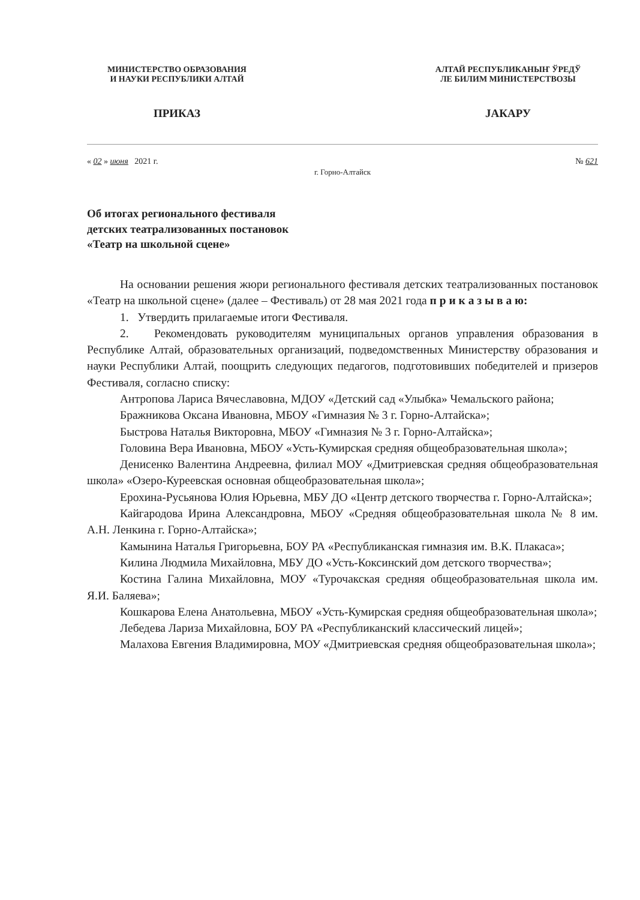МИНИСТЕРСТВО ОБРАЗОВАНИЯ
И НАУКИ РЕСПУБЛИКИ АЛТАЙ
АЛТАЙ РЕСПУБЛИКАНЫҤ ЎРЕДЎ
ЛЕ БИЛИМ МИНИСТЕРСТВОЗЫ
ПРИКАЗ JАКАРУ
« 02 » июня 2021 г. № 621
г. Горно-Алтайск
Об итогах регионального фестиваля
детских театрализованных постановок
«Театр на школьной сцене»
На основании решения жюри регионального фестиваля детских театрализованных постановок «Театр на школьной сцене» (далее – Фестиваль) от 28 мая 2021 года п р и к а з ы в а ю:
1. Утвердить прилагаемые итоги Фестиваля.
2. Рекомендовать руководителям муниципальных органов управления образования в Республике Алтай, образовательных организаций, подведомственных Министерству образования и науки Республики Алтай, поощрить следующих педагогов, подготовивших победителей и призеров Фестиваля, согласно списку:
Антропова Лариса Вячеславовна, МДОУ «Детский сад «Улыбка» Чемальского района;
Бражникова Оксана Ивановна, МБОУ «Гимназия № 3 г. Горно-Алтайска»;
Быстрова Наталья Викторовна, МБОУ «Гимназия № 3 г. Горно-Алтайска»;
Головина Вера Ивановна, МБОУ «Усть-Кумирская средняя общеобразовательная школа»;
Денисенко Валентина Андреевна, филиал МОУ «Дмитриевская средняя общеобразовательная школа» «Озеро-Куреевская основная общеобразовательная школа»;
Ерохина-Русьянова Юлия Юрьевна, МБУ ДО «Центр детского творчества г. Горно-Алтайска»;
Кайгародова Ирина Александровна, МБОУ «Средняя общеобразовательная школа № 8 им. А.Н. Ленкина г. Горно-Алтайска»;
Камынина Наталья Григорьевна, БОУ РА «Республиканская гимназия им. В.К. Плакаса»;
Килина Людмила Михайловна, МБУ ДО «Усть-Коксинский дом детского творчества»;
Костина Галина Михайловна, МОУ «Турочакская средняя общеобразовательная школа им. Я.И. Баляева»;
Кошкарова Елена Анатольевна, МБОУ «Усть-Кумирская средняя общеобразовательная школа»;
Лебедева Лариза Михайловна, БОУ РА «Республиканский классический лицей»;
Малахова Евгения Владимировна, МОУ «Дмитриевская средняя общеобразовательная школа»;